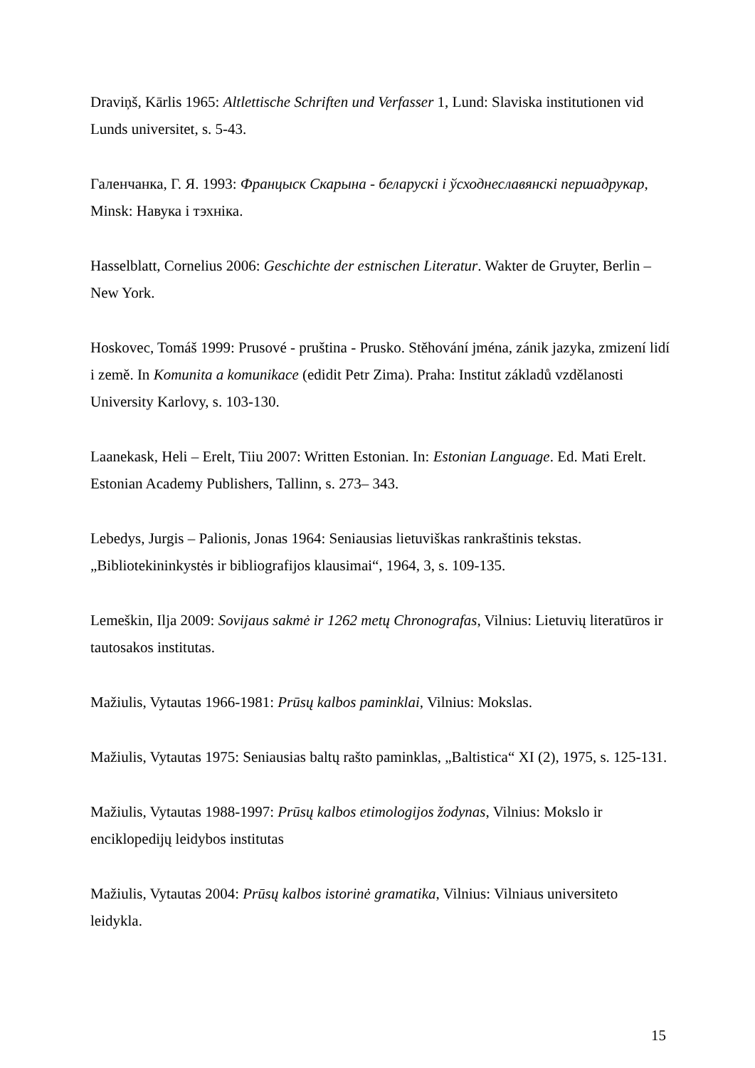Draviņš, Kārlis 1965: Altlettische Schriften und Verfasser 1, Lund: Slaviska institutionen vid Lunds universitet, s. 5-43.
Галенчанка, Г. Я. 1993: Францыск Скарына - беларускі і ўсходнеславянскі першадрукар, Minsk: Навука і тэхніка.
Hasselblatt, Cornelius 2006: Geschichte der estnischen Literatur. Wakter de Gruyter, Berlin – New York.
Hoskovec, Tomáš 1999: Prusové - pruština - Prusko. Stěhování jména, zánik jazyka, zmizení lidí i země. In Komunita a komunikace (edidit Petr Zima). Praha: Institut základů vzdělanosti University Karlovy, s. 103-130.
Laanekask, Heli – Erelt, Tiiu 2007: Written Estonian. In: Estonian Language. Ed. Mati Erelt. Estonian Academy Publishers, Tallinn, s. 273– 343.
Lebedys, Jurgis – Palionis, Jonas 1964: Seniausias lietuviškas rankraštinis tekstas. „Bibliotekininkystės ir bibliografijos klausimai“, 1964, 3, s. 109-135.
Lemeškin, Ilja 2009: Sovijaus sakmė ir 1262 metų Chronografas, Vilnius: Lietuvių literatūros ir tautosakos institutas.
Mažiulis, Vytautas 1966-1981: Prūsų kalbos paminklai, Vilnius: Mokslas.
Mažiulis, Vytautas 1975: Seniausias baltų rašto paminklas, „Baltistica“ XI (2), 1975, s. 125-131.
Mažiulis, Vytautas 1988-1997: Prūsų kalbos etimologijos žodynas, Vilnius: Mokslo ir enciklopedijų leidybos institutas
Mažiulis, Vytautas 2004: Prūsų kalbos istorinė gramatika, Vilnius: Vilniaus universiteto leidykla.
15